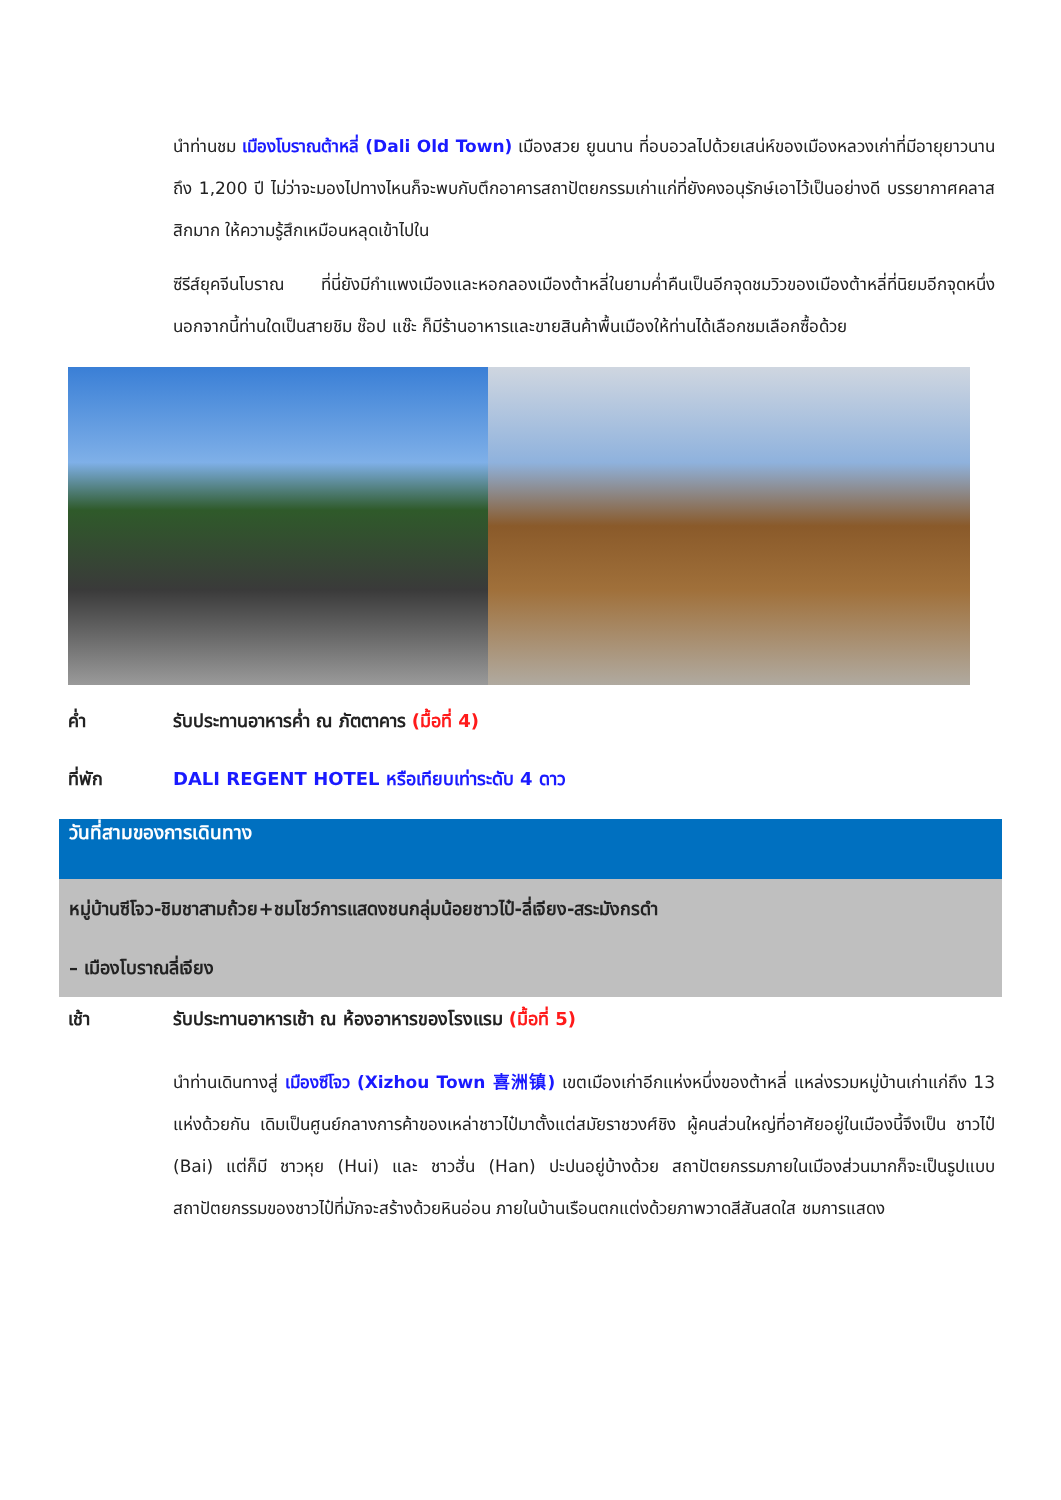นำท่านชม เมืองโบราณต้าหลี่ (Dali Old Town) เมืองสวย ยูนนาน ที่อบอวลไปด้วยเสน่ห์ของเมืองหลวงเก่าที่มีอายุยาวนานถึง 1,200 ปี ไม่ว่าจะมองไปทางไหนก็จะพบกับตึกอาคารสถาปัตยกรรมเก่าแก่ที่ยังคงอนุรักษ์เอาไว้เป็นอย่างดี บรรยากาศคลาสสิกมาก ให้ความรู้สึกเหมือนหลุดเข้าไปใน
ซีรีส์ยุคจีนโบราณ ที่นี่ยังมีกำแพงเมืองและหอกลองเมืองต้าหลี่ในยามค่ำคืนเป็นอีกจุดชมวิวของเมืองต้าหลี่ที่นิยมอีกจุดหนึ่ง นอกจากนี้ท่านใดเป็นสายชิม ช๊อป แช๊ะ ก็มีร้านอาหารและขายสินค้าพื้นเมืองให้ท่านได้เลือกชมเลือกซื้อด้วย
ค่ำ รับประทานอาหารค่ำ ณ ภัตตาคาร (มื้อที่ 4)
ที่พัก DALI REGENT HOTEL หรือเทียบเท่าระดับ 4 ดาว
วันที่สามของการเดินทาง
หมู่บ้านซีโจว-ชิมชาสามถ้วย+ชมโชว์การแสดงชนกลุ่มน้อยชาวไป๋-ลี่เจียง-สระมังกรดำ
– เมืองโบราณลี่เจียง
เช้า รับประทานอาหารเช้า ณ ห้องอาหารของโรงแรม (มื้อที่ 5)
นำท่านเดินทางสู่ เมืองซีโจว (Xizhou Town 喜洲镇) เขตเมืองเก่าอีกแห่งหนึ่งของต้าหลี่ แหล่งรวมหมู่บ้านเก่าแก่ถึง 13 แห่งด้วยกัน เดิมเป็นศูนย์กลางการค้าของเหล่าชาวไป๋มาตั้งแต่สมัยราชวงศ์ชิง ผู้คนส่วนใหญ่ที่อาศัยอยู่ในเมืองนี้จึงเป็น ชาวไป๋ (Bai) แต่ก็มี ชาวหุย (Hui) และ ชาวฮั่น (Han) ปะปนอยู่บ้างด้วย สถาปัตยกรรมภายในเมืองส่วนมากก็จะเป็นรูปแบบสถาปัตยกรรมของชาวไป๋ที่มักจะสร้างด้วยหินอ่อน ภายในบ้านเรือนตกแต่งด้วยภาพวาดสีสันสดใส ชมการแสดง